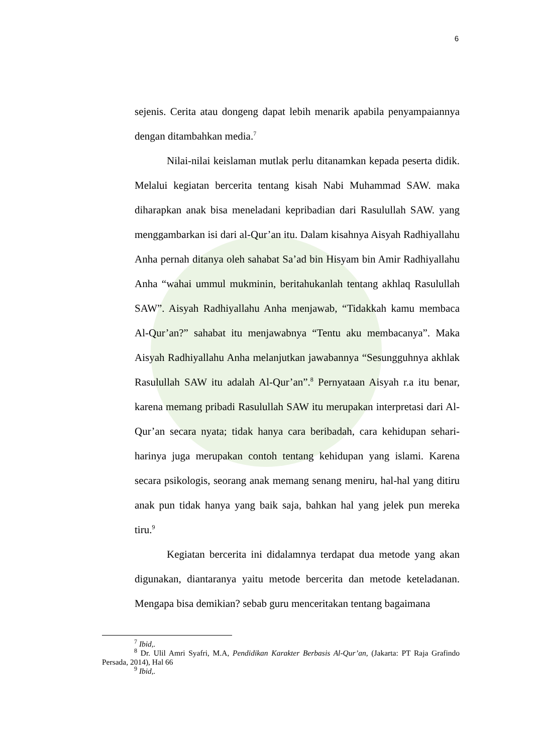6
sejenis. Cerita atau dongeng dapat lebih menarik apabila penyampaiannya dengan ditambahkan media.<sup>7</sup>
Nilai-nilai keislaman mutlak perlu ditanamkan kepada peserta didik. Melalui kegiatan bercerita tentang kisah Nabi Muhammad SAW. maka diharapkan anak bisa meneladani kepribadian dari Rasulullah SAW. yang menggambarkan isi dari al-Qur’an itu. Dalam kisahnya Aisyah Radhiyallahu Anha pernah ditanya oleh sahabat Sa’ad bin Hisyam bin Amir Radhiyallahu Anha “wahai ummul mukminin, beritahukanlah tentang akhlaq Rasulullah SAW”. Aisyah Radhiyallahu Anha menjawab, “Tidakkah kamu membaca Al-Qur’an?” sahabat itu menjawabnya “Tentu aku membacanya”. Maka Aisyah Radhiyallahu Anha melanjutkan jawabannya “Sesungguhnya akhlak Rasulullah SAW itu adalah Al-Qur’an”.<sup>8</sup> Pernyataan Aisyah r.a itu benar, karena memang pribadi Rasulullah SAW itu merupakan interpretasi dari Al-Qur’an secara nyata; tidak hanya cara beribadah, cara kehidupan sehari-harinya juga merupakan contoh tentang kehidupan yang islami. Karena secara psikologis, seorang anak memang senang meniru, hal-hal yang ditiru anak pun tidak hanya yang baik saja, bahkan hal yang jelek pun mereka tiru.<sup>9</sup>
Kegiatan bercerita ini didalamnya terdapat dua metode yang akan digunakan, diantaranya yaitu metode bercerita dan metode keteladanan. Mengapa bisa demikian? sebab guru menceritakan tentang bagaimana
<sup>7</sup> Ibid,.
<sup>8</sup> Dr. Ulil Amri Syafri, M.A, Pendidikan Karakter Berbasis Al-Qur’an, (Jakarta: PT Raja Grafindo Persada, 2014), Hal 66
<sup>9</sup> Ibid,.